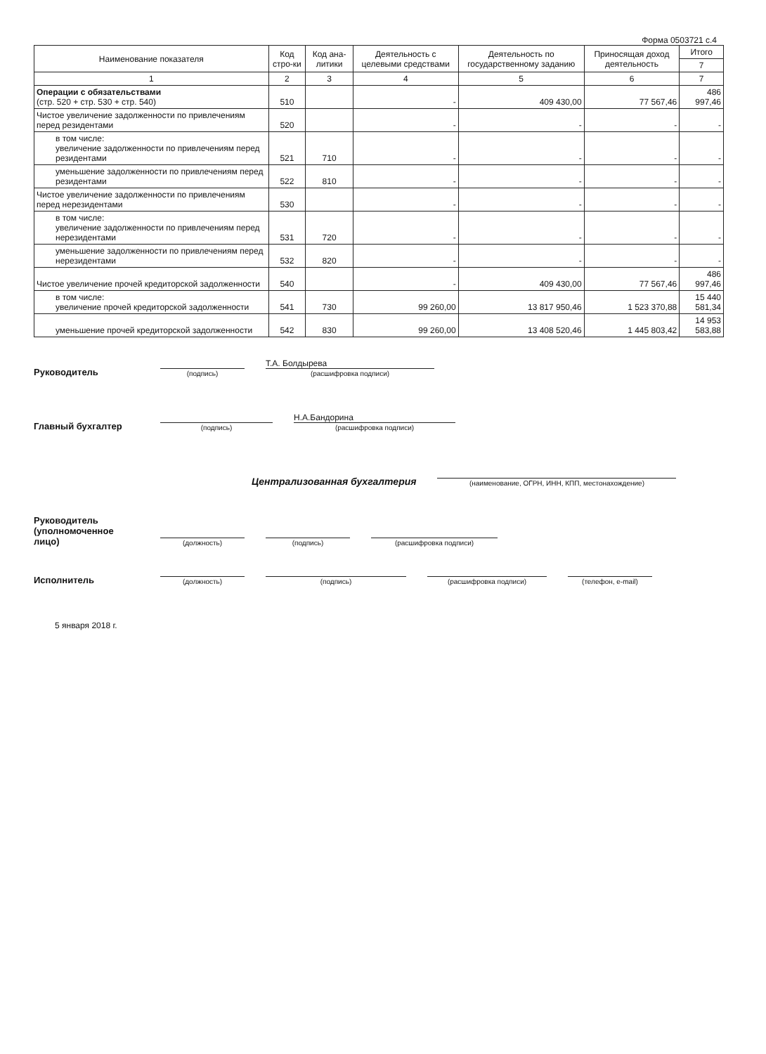Форма 0503721 с.4
| Наименование показателя | Код стро-ки | Код ана-литики | Деятельность с целевыми средствами | Деятельность по государственному заданию | Приносящая доход деятельность | Итого |
| --- | --- | --- | --- | --- | --- | --- |
| | | | | | | 7 |
| 1 | 2 | 3 | 4 | 5 | 6 | 7 |
| Операции с обязательствами (стр. 520 + стр. 530 + стр. 540) | 510 | | - | 409 430,00 | 77 567,46 | 486 997,46 |
| Чистое увеличение задолженности по привлечениям перед резидентами | 520 | | - | - | - | - |
| в том числе: увеличение задолженности по привлечениям перед резидентами | 521 | 710 | - | - | - | - |
| уменьшение задолженности по привлечениям перед резидентами | 522 | 810 | - | - | - | - |
| Чистое увеличение задолженности по привлечениям перед нерезидентами | 530 | | - | - | - | - |
| в том числе: увеличение задолженности по привлечениям перед нерезидентами | 531 | 720 | - | - | - | - |
| уменьшение задолженности по привлечениям перед нерезидентами | 532 | 820 | - | - | - | - |
| Чистое увеличение прочей кредиторской задолженности | 540 | | - | 409 430,00 | 77 567,46 | 486 997,46 |
| в том числе: увеличение прочей кредиторской задолженности | 541 | 730 | 99 260,00 | 13 817 950,46 | 1 523 370,88 | 15 440 581,34 |
| уменьшение прочей кредиторской задолженности | 542 | 830 | 99 260,00 | 13 408 520,46 | 1 445 803,42 | 14 953 583,88 |
Руководитель
(подпись)
Т.А. Болдырева
(расшифровка подписи)
Главный бухгалтер
(подпись)
Н.А.Бандорина
(расшифровка подписи)
Централизованная бухгалтерия
(наименование, ОГРН, ИНН, КПП, местонахождение)
Руководитель
(уполномоченное лицо)
(должность)
(подпись)
(расшифровка подписи)
Исполнитель
(должность)
(подпись)
(расшифровка подписи)
(телефон, e-mail)
5 января 2018 г.